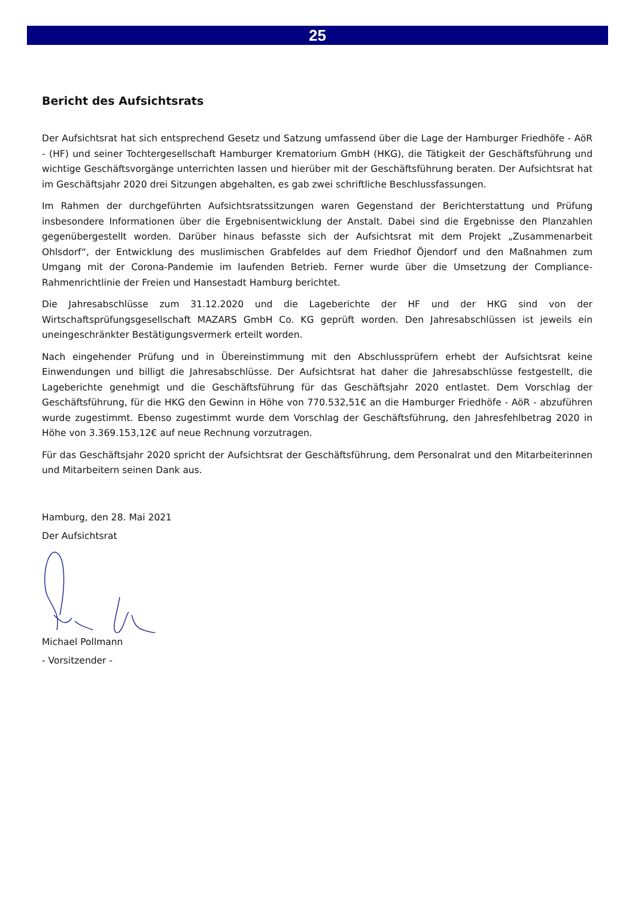25
Bericht des Aufsichtsrats
Der Aufsichtsrat hat sich entsprechend Gesetz und Satzung umfassend über die Lage der Hamburger Friedhöfe - AöR - (HF) und seiner Tochtergesellschaft Hamburger Krematorium GmbH (HKG), die Tätigkeit der Geschäftsführung und wichtige Geschäftsvorgänge unterrichten lassen und hierüber mit der Geschäftsführung beraten. Der Aufsichtsrat hat im Geschäftsjahr 2020 drei Sitzungen abgehalten, es gab zwei schriftliche Beschlussfassungen.
Im Rahmen der durchgeführten Aufsichtsratssitzungen waren Gegenstand der Berichterstattung und Prüfung insbesondere Informationen über die Ergebnisentwicklung der Anstalt. Dabei sind die Ergebnisse den Planzahlen gegenübergestellt worden. Darüber hinaus befasste sich der Aufsichtsrat mit dem Projekt „Zusammenarbeit Ohlsdorf“, der Entwicklung des muslimischen Grabfeldes auf dem Friedhof Öjendorf und den Maßnahmen zum Umgang mit der Corona-Pandemie im laufenden Betrieb. Ferner wurde über die Umsetzung der Compliance-Rahmenrichtlinie der Freien und Hansestadt Hamburg berichtet.
Die Jahresabschlüsse zum 31.12.2020 und die Lageberichte der HF und der HKG sind von der Wirtschaftsprüfungsgesellschaft MAZARS GmbH Co. KG geprüft worden. Den Jahresabschlüssen ist jeweils ein uneingeschränkter Bestätigungsvermerk erteilt worden.
Nach eingehender Prüfung und in Übereinstimmung mit den Abschlussprüfern erhebt der Aufsichtsrat keine Einwendungen und billigt die Jahresabschlüsse. Der Aufsichtsrat hat daher die Jahresabschlüsse festgestellt, die Lageberichte genehmigt und die Geschäftsführung für das Geschäftsjahr 2020 entlastet. Dem Vorschlag der Geschäftsführung, für die HKG den Gewinn in Höhe von 770.532,51€ an die Hamburger Friedhöfe - AöR - abzuführen wurde zugestimmt. Ebenso zugestimmt wurde dem Vorschlag der Geschäftsführung, den Jahresfehlbetrag 2020 in Höhe von 3.369.153,12€ auf neue Rechnung vorzutragen.
Für das Geschäftsjahr 2020 spricht der Aufsichtsrat der Geschäftsführung, dem Personalrat und den Mitarbeiterinnen und Mitarbeitern seinen Dank aus.
Hamburg, den 28. Mai 2021
Der Aufsichtsrat
Michael Pollmann
- Vorsitzender -